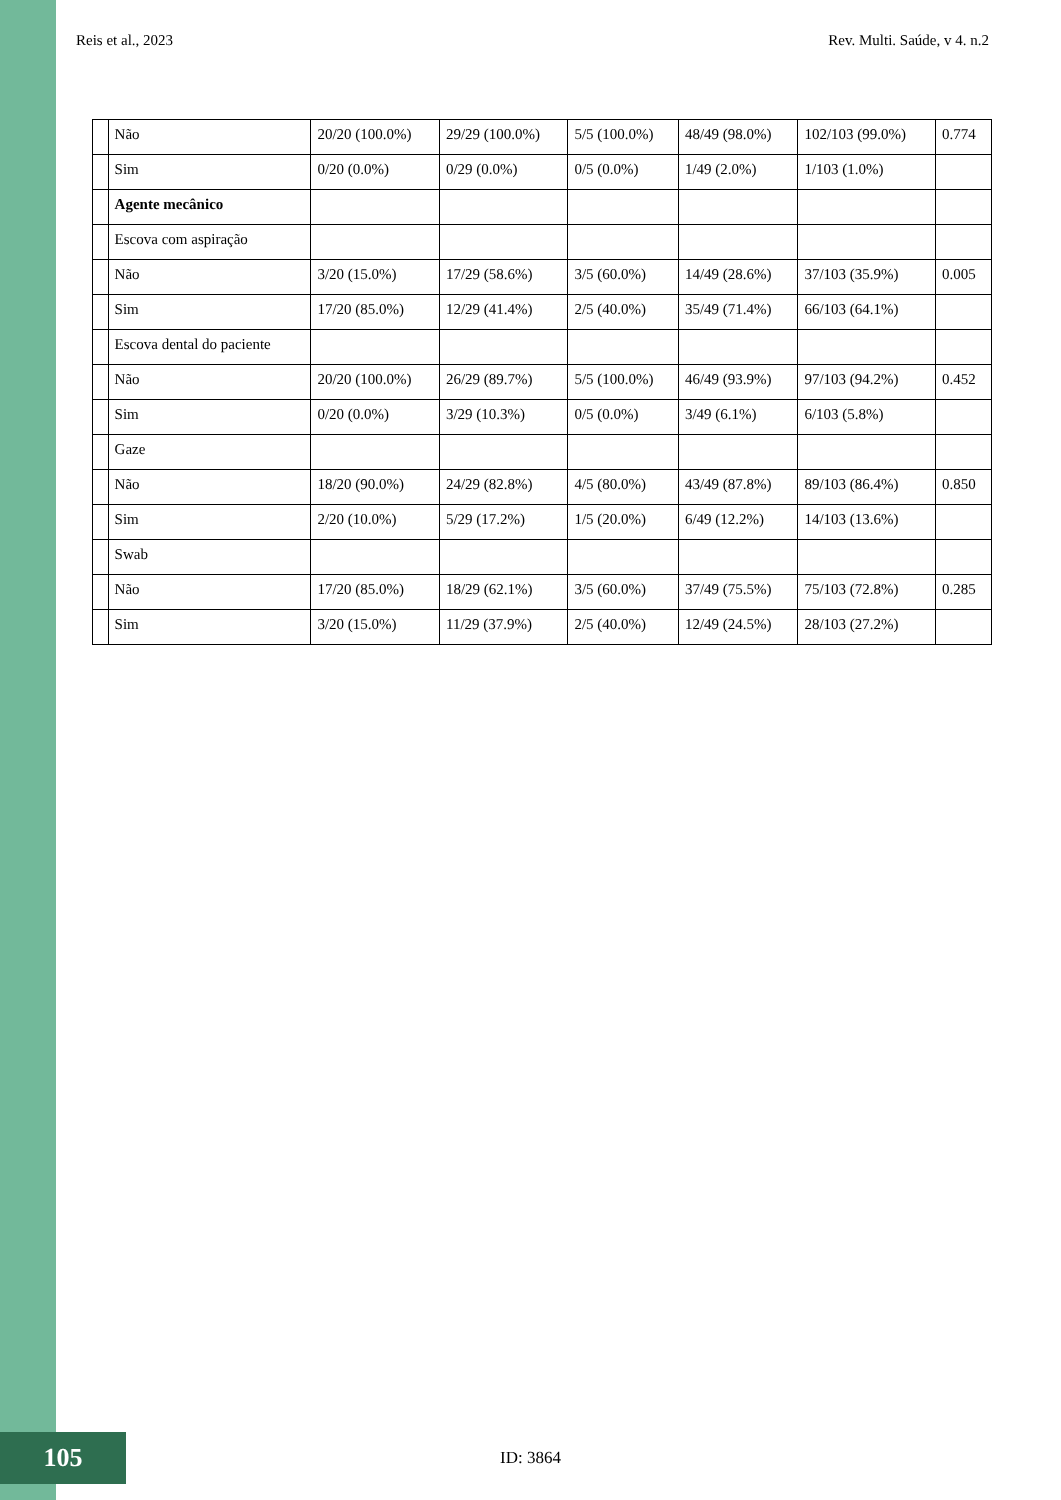Reis et al., 2023 Rev. Multi. Saúde, v 4. n.2
| | Não | 20/20 (100.0%) | 29/29 (100.0%) | 5/5 (100.0%) | 48/49 (98.0%) | 102/103 (99.0%) | 0.774 |
| | Sim | 0/20 (0.0%) | 0/29 (0.0%) | 0/5 (0.0%) | 1/49 (2.0%) | 1/103 (1.0%) | |
| | Agente mecânico | | | | | | |
| | Escova com aspiração | | | | | | |
| | Não | 3/20 (15.0%) | 17/29 (58.6%) | 3/5 (60.0%) | 14/49 (28.6%) | 37/103 (35.9%) | 0.005 |
| | Sim | 17/20 (85.0%) | 12/29 (41.4%) | 2/5 (40.0%) | 35/49 (71.4%) | 66/103 (64.1%) | |
| | Escova dental do paciente | | | | | | |
| | Não | 20/20 (100.0%) | 26/29 (89.7%) | 5/5 (100.0%) | 46/49 (93.9%) | 97/103 (94.2%) | 0.452 |
| | Sim | 0/20 (0.0%) | 3/29 (10.3%) | 0/5 (0.0%) | 3/49 (6.1%) | 6/103 (5.8%) | |
| | Gaze | | | | | | |
| | Não | 18/20 (90.0%) | 24/29 (82.8%) | 4/5 (80.0%) | 43/49 (87.8%) | 89/103 (86.4%) | 0.850 |
| | Sim | 2/20 (10.0%) | 5/29 (17.2%) | 1/5 (20.0%) | 6/49 (12.2%) | 14/103 (13.6%) | |
| | Swab | | | | | | |
| | Não | 17/20 (85.0%) | 18/29 (62.1%) | 3/5 (60.0%) | 37/49 (75.5%) | 75/103 (72.8%) | 0.285 |
| | Sim | 3/20 (15.0%) | 11/29 (37.9%) | 2/5 (40.0%) | 12/49 (24.5%) | 28/103 (27.2%) | |
105
ID: 3864